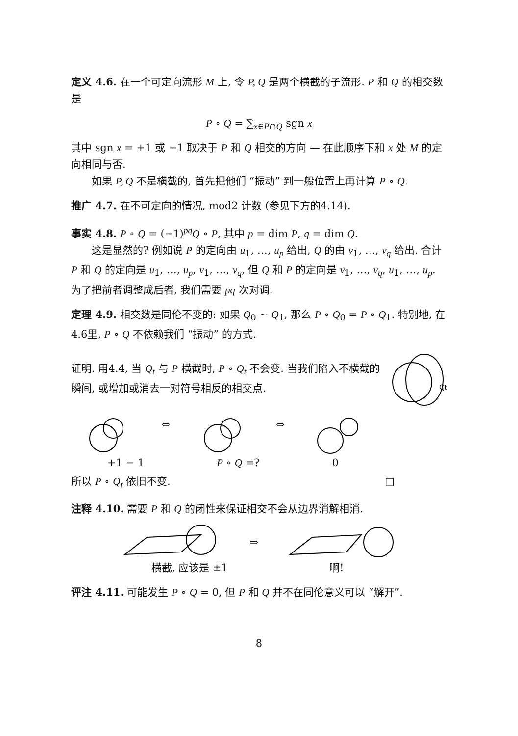定义 4.6. 在一个可定向流形 M 上, 令 P, Q 是两个横截的子流形. P 和 Q 的相交数是
P ∘ Q = ∑<sub>x∈P∩Q</sub> sgn x
其中 sgn x = +1 或 −1 取决于 P 和 Q 相交的方向 — 在此顺序下和 x 处 M 的定向相同与否.
如果 P, Q 不是横截的, 首先把他们 “振动” 到一般位置上再计算 P ∘ Q.
推广 4.7. 在不可定向的情况, mod2 计数 (参见下方的4.14).
事实 4.8. P ∘ Q = (−1)<sup>pq</sup>Q ∘ P, 其中 p = dim P, q = dim Q.
这是显然的? 例如说 P 的定向由 u<sub>1</sub>, …, u<sub>p</sub> 给出, Q 的由 v<sub>1</sub>, …, v<sub>q</sub> 给出. 合计 P 和 Q 的定向是 u<sub>1</sub>, …, u<sub>p</sub>, v<sub>1</sub>, …, v<sub>q</sub>, 但 Q 和 P 的定向是 v<sub>1</sub>, …, v<sub>q</sub>, u<sub>1</sub>, …, u<sub>p</sub>. 为了把前者调整成后者, 我们需要 pq 次对调.
定理 4.9. 相交数是同伦不变的: 如果 Q<sub>0</sub> ∼ Q<sub>1</sub>, 那么 P ∘ Q<sub>0</sub> = P ∘ Q<sub>1</sub>. 特别地, 在4.6里, P ∘ Q 不依赖我们 “振动” 的方式.
证明. 用4.4, 当 Q<sub>t</sub> 与 P 横截时, P ∘ Q<sub>t</sub> 不会变. 当我们陷入不横截的瞬间, 或增加或消去一对符号相反的相交点.
Qt
⇔ ⇔
+1 − 1 P ∘ Q =? 0
所以 P ∘ Q<sub>t</sub> 依旧不变. □
注释 4.10. 需要 P 和 Q 的闭性来保证相交不会从边界消解相消.
⇒
横截, 应该是 ±1 啊!
评注 4.11. 可能发生 P ∘ Q = 0, 但 P 和 Q 并不在同伦意义可以 “解开”.
8